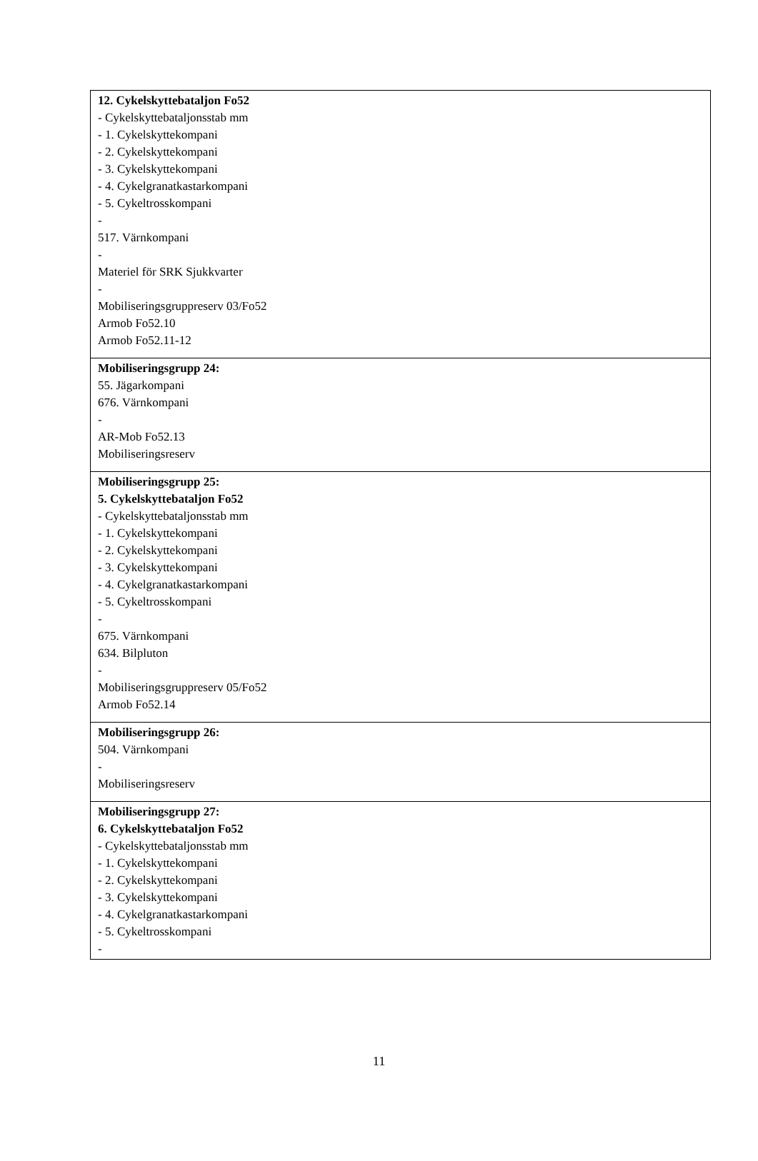| 12. Cykelskyttebataljon Fo52 - Cykelskyttebataljonsstab mm - 1. Cykelskyttekompani - 2. Cykelskyttekompani - 3. Cykelskyttekompani - 4. Cykelgranatkastarkompani - 5. Cykeltrosskompani - 517. Värnkompani - Materiel för SRK Sjukkvarter - Mobiliseringsgruppreserv 03/Fo52 Armob Fo52.10 Armob Fo52.11-12 |
| Mobiliseringsgrupp 24: 55. Jägarkompani 676. Värnkompani - AR-Mob Fo52.13 Mobiliseringsreserv |
| Mobiliseringsgrupp 25: 5. Cykelskyttebataljon Fo52 - Cykelskyttebataljonsstab mm - 1. Cykelskyttekompani - 2. Cykelskyttekompani - 3. Cykelskyttekompani - 4. Cykelgranatkastarkompani - 5. Cykeltrosskompani - 675. Värnkompani 634. Bilpluton - Mobiliseringsgruppreserv 05/Fo52 Armob Fo52.14 |
| Mobiliseringsgrupp 26: 504. Värnkompani - Mobiliseringsreserv |
| Mobiliseringsgrupp 27: 6. Cykelskyttebataljon Fo52 - Cykelskyttebataljonsstab mm - 1. Cykelskyttekompani - 2. Cykelskyttekompani - 3. Cykelskyttekompani - 4. Cykelgranatkastarkompani - 5. Cykeltrosskompani - |
11